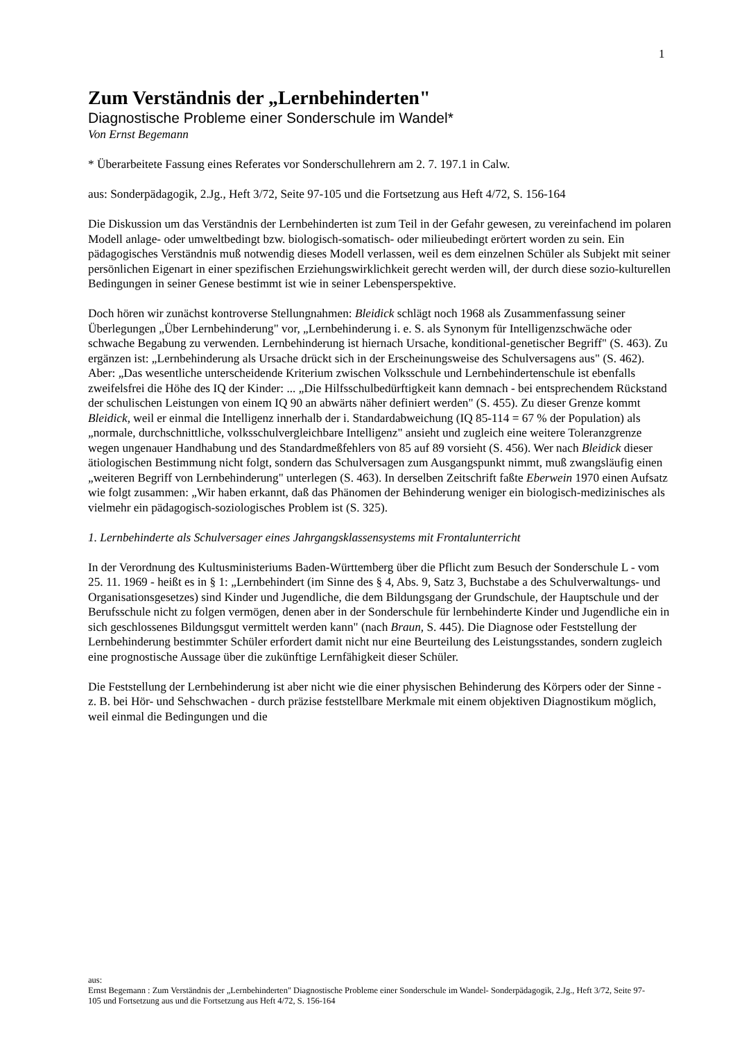1
Zum Verständnis der „Lernbehinderten"
Diagnostische Probleme einer Sonderschule im Wandel*
Von Ernst Begemann
* Überarbeitete Fassung eines Referates vor Sonderschullehrern am 2. 7. 197.1 in Calw.
aus: Sonderpädagogik, 2.Jg., Heft 3/72, Seite 97-105 und die Fortsetzung aus Heft 4/72, S. 156-164
Die Diskussion um das Verständnis der Lernbehinderten ist zum Teil in der Gefahr gewesen, zu vereinfachend im polaren Modell anlage- oder umweltbedingt bzw. biologisch-somatisch- oder milieubedingt erörtert worden zu sein. Ein pädagogisches Verständnis muß notwendig dieses Modell verlassen, weil es dem einzelnen Schüler als Subjekt mit seiner persönlichen Eigenart in einer spezifischen Erziehungswirklichkeit gerecht werden will, der durch diese sozio-kulturellen Bedingungen in seiner Genese bestimmt ist wie in seiner Lebensperspektive.
Doch hören wir zunächst kontroverse Stellungnahmen: Bleidick schlägt noch 1968 als Zusammenfassung seiner Überlegungen „Über Lernbehinderung" vor, „Lernbehinderung i. e. S. als Synonym für Intelligenzschwäche oder schwache Begabung zu verwenden. Lernbehinderung ist hiernach Ursache, konditional-genetischer Begriff" (S. 463). Zu ergänzen ist: „Lernbehinderung als Ursache drückt sich in der Erscheinungsweise des Schulversagens aus" (S. 462). Aber: „Das wesentliche unterscheidende Kriterium zwischen Volksschule und Lernbehindertenschule ist ebenfalls zweifelsfrei die Höhe des IQ der Kinder: ... „Die Hilfsschulbedürftigkeit kann demnach - bei entsprechendem Rückstand der schulischen Leistungen von einem IQ 90 an abwärts näher definiert werden" (S. 455). Zu dieser Grenze kommt Bleidick, weil er einmal die Intelligenz innerhalb der i. Standardabweichung (IQ 85-114 = 67 % der Population) als „normale, durchschnittliche, volksschulvergleichbare Intelligenz" ansieht und zugleich eine weitere Toleranzgrenze wegen ungenauer Handhabung und des Standardmeßfehlers von 85 auf 89 vorsieht (S. 456). Wer nach Bleidick dieser ätiologischen Bestimmung nicht folgt, sondern das Schulversagen zum Ausgangspunkt nimmt, muß zwangsläufig einen „weiteren Begriff von Lernbehinderung" unterlegen (S. 463). In derselben Zeitschrift faßte Eberwein 1970 einen Aufsatz wie folgt zusammen: „Wir haben erkannt, daß das Phänomen der Behinderung weniger ein biologisch-medizinisches als vielmehr ein pädagogisch-soziologisches Problem ist (S. 325).
1. Lernbehinderte als Schulversager eines Jahrgangsklassensystems mit Frontalunterricht
In der Verordnung des Kultusministeriums Baden-Württemberg über die Pflicht zum Besuch der Sonderschule L - vom 25. 11. 1969 - heißt es in § 1: „Lernbehindert (im Sinne des § 4, Abs. 9, Satz 3, Buchstabe a des Schulverwaltungs- und Organisationsgesetzes) sind Kinder und Jugendliche, die dem Bildungsgang der Grundschule, der Hauptschule und der Berufsschule nicht zu folgen vermögen, denen aber in der Sonderschule für lernbehinderte Kinder und Jugendliche ein in sich geschlossenes Bildungsgut vermittelt werden kann" (nach Braun, S. 445). Die Diagnose oder Feststellung der Lernbehinderung bestimmter Schüler erfordert damit nicht nur eine Beurteilung des Leistungsstandes, sondern zugleich eine prognostische Aussage über die zukünftige Lernfähigkeit dieser Schüler.
Die Feststellung der Lernbehinderung ist aber nicht wie die einer physischen Behinderung des Körpers oder der Sinne - z. B. bei Hör- und Sehschwachen - durch präzise feststellbare Merkmale mit einem objektiven Diagnostikum möglich, weil einmal die Bedingungen und die
aus:
Ernst Begemann : Zum Verständnis der „Lernbehinderten" Diagnostische Probleme einer Sonderschule im Wandel- Sonderpädagogik, 2.Jg., Heft 3/72, Seite 97-105 und Fortsetzung aus und die Fortsetzung aus Heft 4/72, S. 156-164